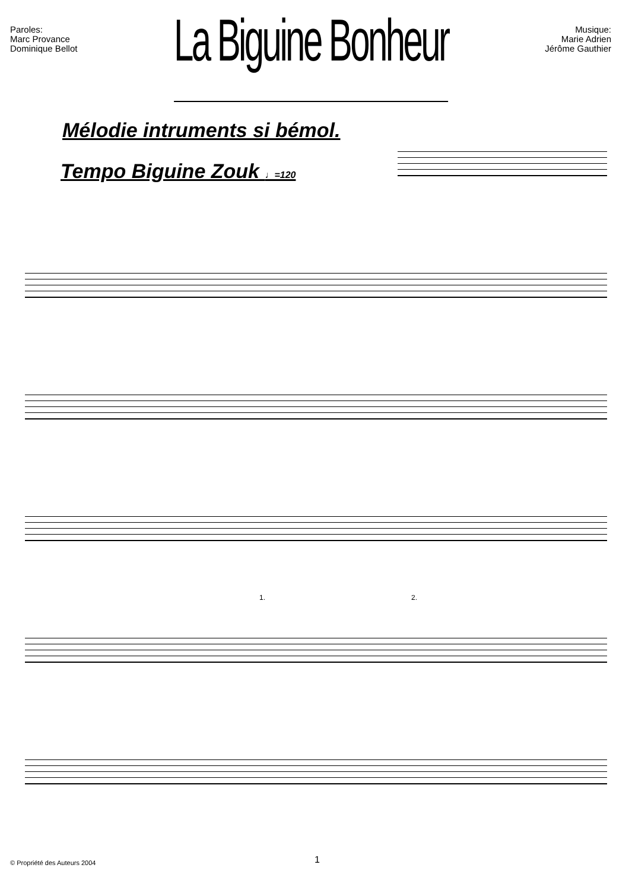Paroles:
Marc Provance
Dominique Bellot
La Biguine Bonheur
Musique:
Marie Adrien
Jérôme Gauthier
Mélodie intruments si bémol.
Tempo Biguine Zouk ♩=120
1. 2.
© Propriété des Auteurs 2004 1